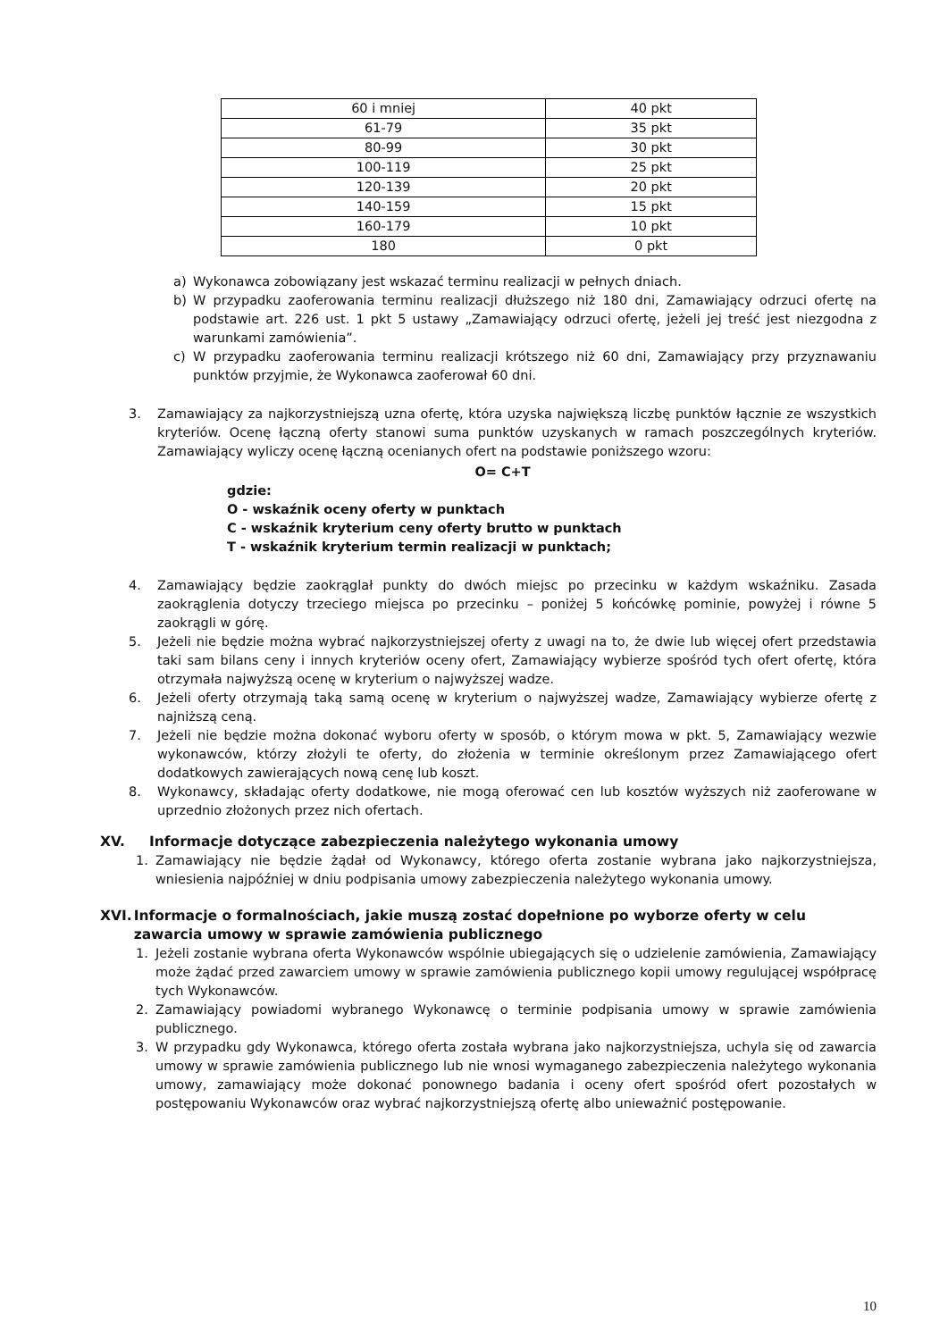| 60 i mniej | 40 pkt |
| 61-79 | 35 pkt |
| 80-99 | 30 pkt |
| 100-119 | 25 pkt |
| 120-139 | 20 pkt |
| 140-159 | 15 pkt |
| 160-179 | 10 pkt |
| 180 | 0 pkt |
a) Wykonawca zobowiązany jest wskazać terminu realizacji w pełnych dniach.
b) W przypadku zaoferowania terminu realizacji dłuższego niż 180 dni, Zamawiający odrzuci ofertę na podstawie art. 226 ust. 1 pkt 5 ustawy „Zamawiający odrzuci ofertę, jeżeli jej treść jest niezgodna z warunkami zamówienia”.
c) W przypadku zaoferowania terminu realizacji krótszego niż 60 dni, Zamawiający przy przyznawaniu punktów przyjmie, że Wykonawca zaoferował 60 dni.
3. Zamawiający za najkorzystniejszą uzna ofertę, która uzyska największą liczbę punktów łącznie ze wszystkich kryteriów. Ocenę łączną oferty stanowi suma punktów uzyskanych w ramach poszczególnych kryteriów. Zamawiający wyliczy ocenę łączną ocenianych ofert na podstawie poniższego wzoru:
O= C+T
gdzie:
O - wskaźnik oceny oferty w punktach
C - wskaźnik kryterium ceny oferty brutto w punktach
T - wskaźnik kryterium termin realizacji w punktach;
4. Zamawiający będzie zaokrąglał punkty do dwóch miejsc po przecinku w każdym wskaźniku. Zasada zaokrąglenia dotyczy trzeciego miejsca po przecinku – poniżej 5 końcówkę pominie, powyżej i równe 5 zaokrągli w górę.
5. Jeżeli nie będzie można wybrać najkorzystniejszej oferty z uwagi na to, że dwie lub więcej ofert przedstawia taki sam bilans ceny i innych kryteriów oceny ofert, Zamawiający wybierze spośród tych ofert ofertę, która otrzymała najwyższą ocenę w kryterium o najwyższej wadze.
6. Jeżeli oferty otrzymają taką samą ocenę w kryterium o najwyższej wadze, Zamawiający wybierze ofertę z najniższą ceną.
7. Jeżeli nie będzie można dokonać wyboru oferty w sposób, o którym mowa w pkt. 5, Zamawiający wezwie wykonawców, którzy złożyli te oferty, do złożenia w terminie określonym przez Zamawiającego ofert dodatkowych zawierających nową cenę lub koszt.
8. Wykonawcy, składając oferty dodatkowe, nie mogą oferować cen lub kosztów wyższych niż zaoferowane w uprzednio złożonych przez nich ofertach.
XV. Informacje dotyczące zabezpieczenia należytego wykonania umowy
1. Zamawiający nie będzie żądał od Wykonawcy, którego oferta zostanie wybrana jako najkorzystniejsza, wniesienia najpóźniej w dniu podpisania umowy zabezpieczenia należytego wykonania umowy.
XVI. Informacje o formalnościach, jakie muszą zostać dopełnione po wyborze oferty w celu zawarcia umowy w sprawie zamówienia publicznego
1. Jeżeli zostanie wybrana oferta Wykonawców wspólnie ubiegających się o udzielenie zamówienia, Zamawiający może żądać przed zawarciem umowy w sprawie zamówienia publicznego kopii umowy regulującej współpracę tych Wykonawców.
2. Zamawiający powiadomi wybranego Wykonawcę o terminie podpisania umowy w sprawie zamówienia publicznego.
3. W przypadku gdy Wykonawca, którego oferta została wybrana jako najkorzystniejsza, uchyla się od zawarcia umowy w sprawie zamówienia publicznego lub nie wnosi wymaganego zabezpieczenia należytego wykonania umowy, zamawiający może dokonać ponownego badania i oceny ofert spośród ofert pozostałych w postępowaniu Wykonawców oraz wybrać najkorzystniejszą ofertę albo unieważnić postępowanie.
10